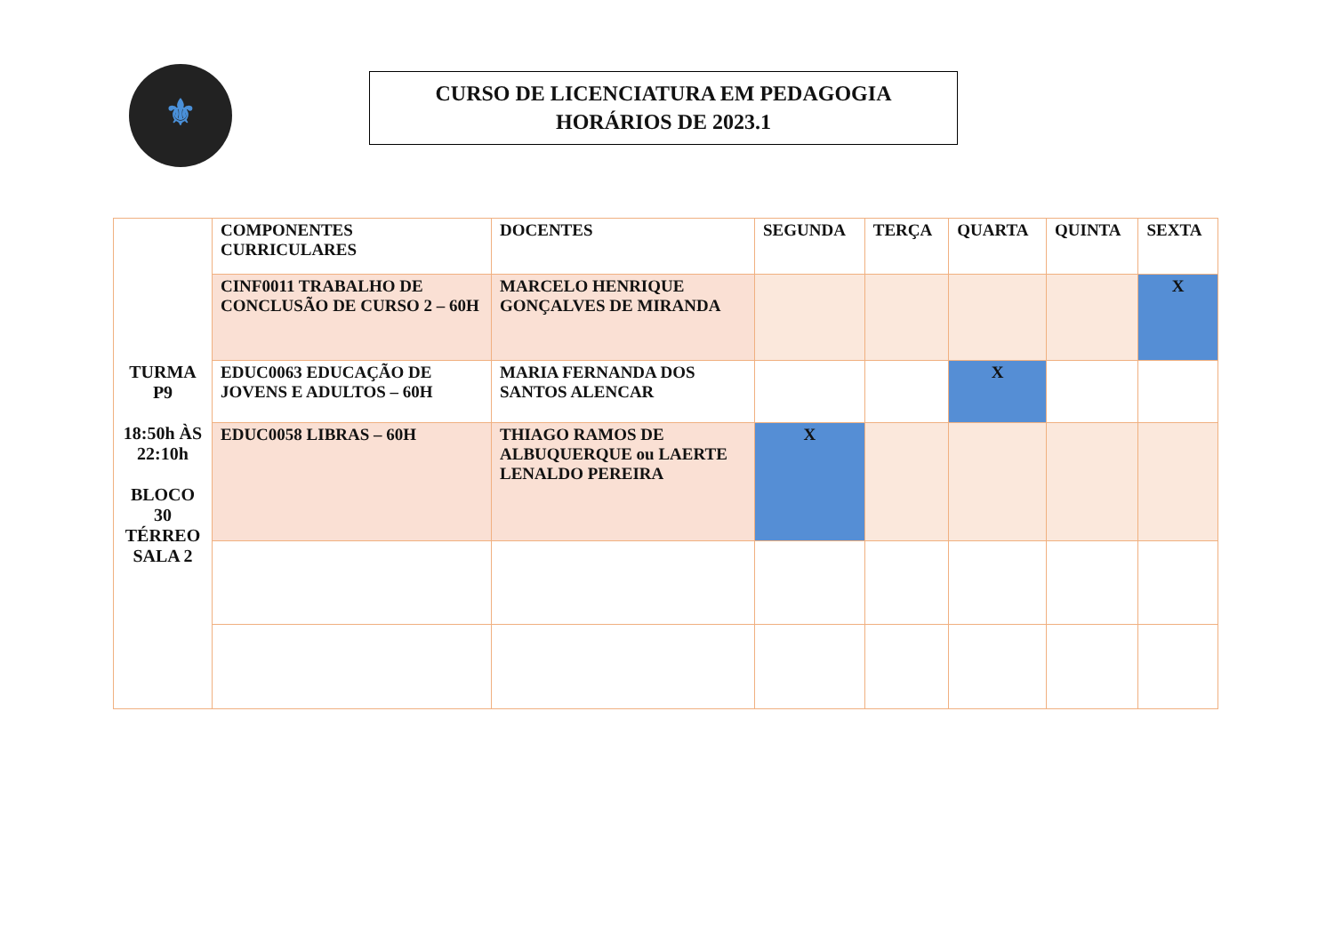⚜
CURSO DE LICENCIATURA EM PEDAGOGIA
HORÁRIOS DE 2023.1
| TURMA P9 18:50h ÀS 22:10h BLOCO 30 TÉRREO SALA 2 | COMPONENTES CURRICULARES | DOCENTES | SEGUNDA | TERÇA | QUARTA | QUINTA | SEXTA |
| --- | --- | --- | --- | --- | --- | --- | --- |
| | CINF0011 TRABALHO DE CONCLUSÃO DE CURSO 2 – 60H | MARCELO HENRIQUE GONÇALVES DE MIRANDA | | | | | X |
| | EDUC0063 EDUCAÇÃO DE JOVENS E ADULTOS – 60H | MARIA FERNANDA DOS SANTOS ALENCAR | | | X | | |
| | EDUC0058 LIBRAS – 60H | THIAGO RAMOS DE ALBUQUERQUE ou LAERTE LENALDO PEREIRA | X | | | | |